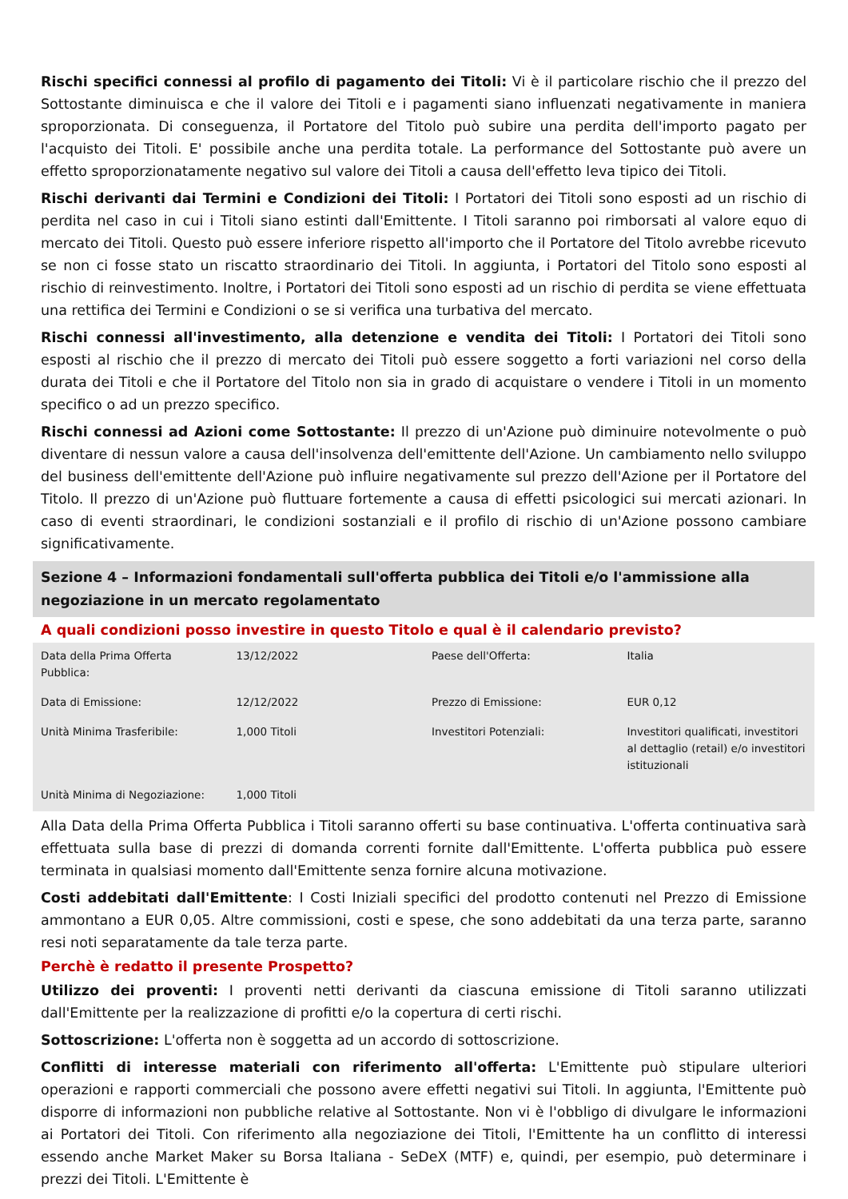Rischi specifici connessi al profilo di pagamento dei Titoli: Vi è il particolare rischio che il prezzo del Sottostante diminuisca e che il valore dei Titoli e i pagamenti siano influenzati negativamente in maniera sproporzionata. Di conseguenza, il Portatore del Titolo può subire una perdita dell'importo pagato per l'acquisto dei Titoli. E' possibile anche una perdita totale. La performance del Sottostante può avere un effetto sproporzionatamente negativo sul valore dei Titoli a causa dell'effetto leva tipico dei Titoli.
Rischi derivanti dai Termini e Condizioni dei Titoli: I Portatori dei Titoli sono esposti ad un rischio di perdita nel caso in cui i Titoli siano estinti dall'Emittente. I Titoli saranno poi rimborsati al valore equo di mercato dei Titoli. Questo può essere inferiore rispetto all'importo che il Portatore del Titolo avrebbe ricevuto se non ci fosse stato un riscatto straordinario dei Titoli. In aggiunta, i Portatori del Titolo sono esposti al rischio di reinvestimento. Inoltre, i Portatori dei Titoli sono esposti ad un rischio di perdita se viene effettuata una rettifica dei Termini e Condizioni o se si verifica una turbativa del mercato.
Rischi connessi all'investimento, alla detenzione e vendita dei Titoli: I Portatori dei Titoli sono esposti al rischio che il prezzo di mercato dei Titoli può essere soggetto a forti variazioni nel corso della durata dei Titoli e che il Portatore del Titolo non sia in grado di acquistare o vendere i Titoli in un momento specifico o ad un prezzo specifico.
Rischi connessi ad Azioni come Sottostante: Il prezzo di un'Azione può diminuire notevolmente o può diventare di nessun valore a causa dell'insolvenza dell'emittente dell'Azione. Un cambiamento nello sviluppo del business dell'emittente dell'Azione può influire negativamente sul prezzo dell'Azione per il Portatore del Titolo. Il prezzo di un'Azione può fluttuare fortemente a causa di effetti psicologici sui mercati azionari. In caso di eventi straordinari, le condizioni sostanziali e il profilo di rischio di un'Azione possono cambiare significativamente.
Sezione 4 – Informazioni fondamentali sull'offerta pubblica dei Titoli e/o l'ammissione alla negoziazione in un mercato regolamentato
A quali condizioni posso investire in questo Titolo e qual è il calendario previsto?
| Data della Prima Offerta Pubblica: | 13/12/2022 | Paese dell'Offerta: | Italia |
| Data di Emissione: | 12/12/2022 | Prezzo di Emissione: | EUR 0,12 |
| Unità Minima Trasferibile: | 1,000 Titoli | Investitori Potenziali: | Investitori qualificati, investitori al dettaglio (retail) e/o investitori istituzionali |
| Unità Minima di Negoziazione: | 1,000 Titoli | | |
Alla Data della Prima Offerta Pubblica i Titoli saranno offerti su base continuativa. L'offerta continuativa sarà effettuata sulla base di prezzi di domanda correnti fornite dall'Emittente. L'offerta pubblica può essere terminata in qualsiasi momento dall'Emittente senza fornire alcuna motivazione.
Costi addebitati dall'Emittente: I Costi Iniziali specifici del prodotto contenuti nel Prezzo di Emissione ammontano a EUR 0,05. Altre commissioni, costi e spese, che sono addebitati da una terza parte, saranno resi noti separatamente da tale terza parte.
Perchè è redatto il presente Prospetto?
Utilizzo dei proventi: I proventi netti derivanti da ciascuna emissione di Titoli saranno utilizzati dall'Emittente per la realizzazione di profitti e/o la copertura di certi rischi.
Sottoscrizione: L'offerta non è soggetta ad un accordo di sottoscrizione.
Conflitti di interesse materiali con riferimento all'offerta: L'Emittente può stipulare ulteriori operazioni e rapporti commerciali che possono avere effetti negativi sui Titoli. In aggiunta, l'Emittente può disporre di informazioni non pubbliche relative al Sottostante. Non vi è l'obbligo di divulgare le informazioni ai Portatori dei Titoli. Con riferimento alla negoziazione dei Titoli, l'Emittente ha un conflitto di interessi essendo anche Market Maker su Borsa Italiana - SeDeX (MTF) e, quindi, per esempio, può determinare i prezzi dei Titoli. L'Emittente è